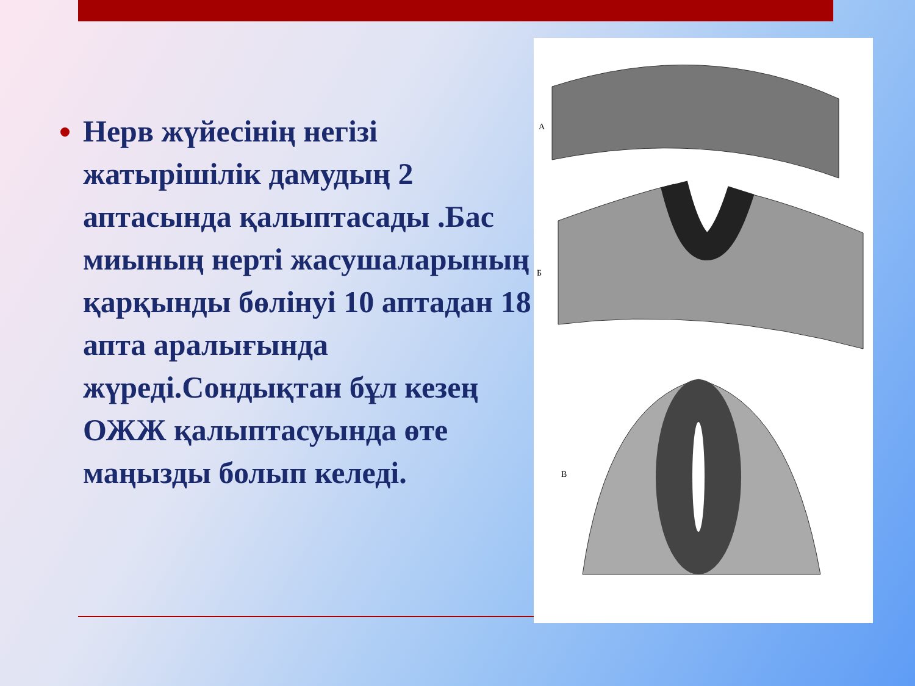Нерв жүйесінің негізі жатырішілік дамудың 2 аптасында қалыптасады .Бас миының нерті жасушаларының қарқынды бөлінуі 10 аптадан 18 апта аралығында жүреді.Сондықтан бұл кезең ОЖЖ қалыптасуында өте маңызды болып келеді.
А
Б
В